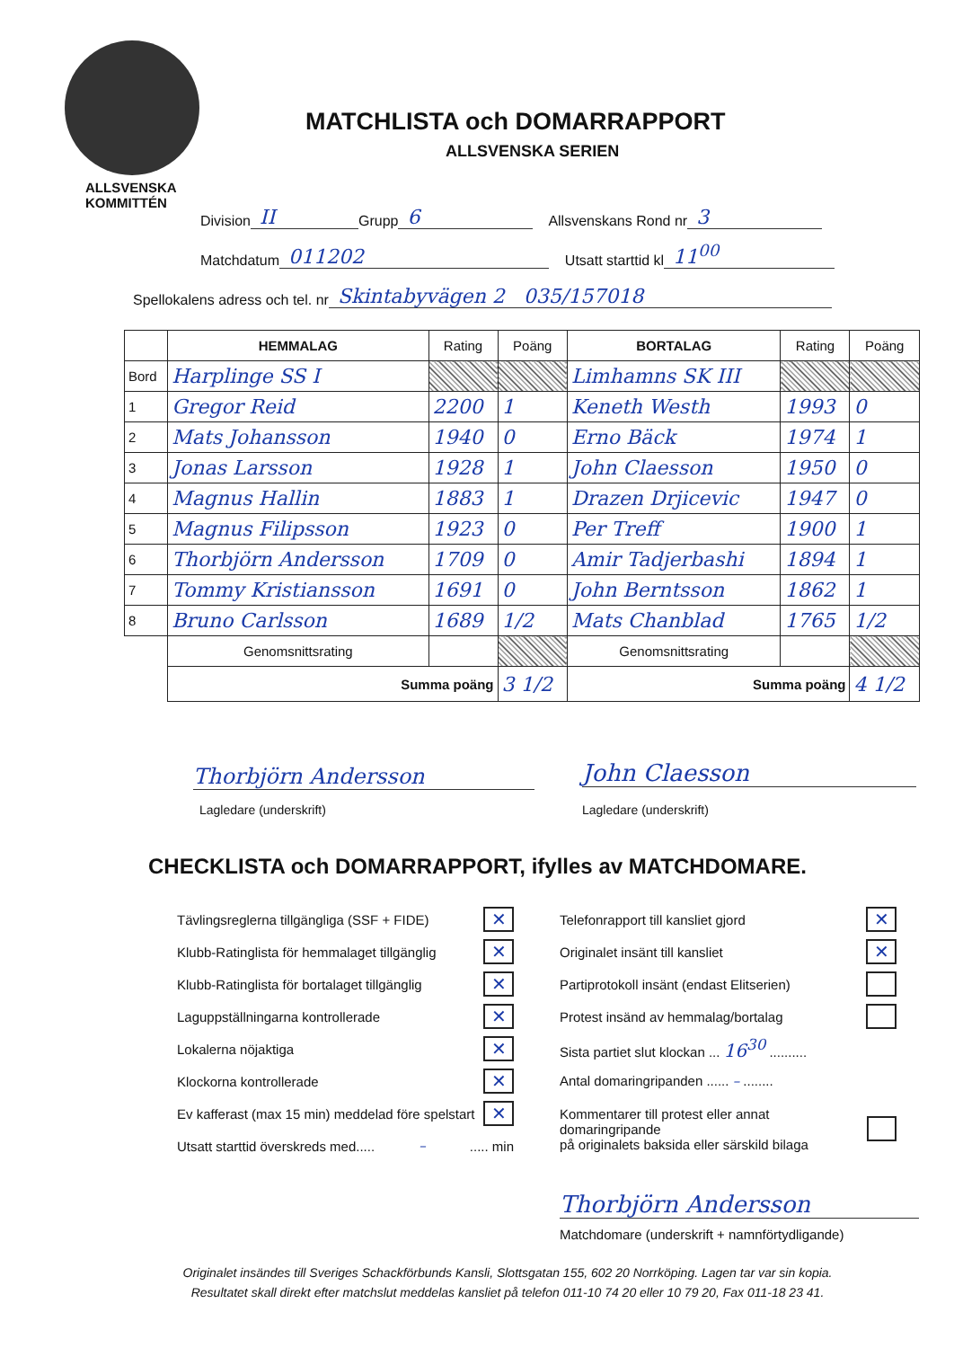ALLSVENSKA
KOMMITTÉN
MATCHLISTA och DOMARRAPPORT
ALLSVENSKA SERIEN
Division II Grupp 6 Allsvenskans Rond nr 3
Matchdatum 011202 Utsatt starttid kl 11<sup>00</sup>
Spellokalens adress och tel. nr Skintabyvägen 2 035/157018
| | HEMMALAG | Rating | Poäng | BORTALAG | Rating | Poäng |
| --- | --- | --- | --- | --- | --- | --- |
| Bord | Harplinge SS I | | | Limhamns SK III | | |
| 1 | Gregor Reid | 2200 | 1 | Keneth Westh | 1993 | 0 |
| 2 | Mats Johansson | 1940 | 0 | Erno Bäck | 1974 | 1 |
| 3 | Jonas Larsson | 1928 | 1 | John Claesson | 1950 | 0 |
| 4 | Magnus Hallin | 1883 | 1 | Drazen Drjicevic | 1947 | 0 |
| 5 | Magnus Filipsson | 1923 | 0 | Per Treff | 1900 | 1 |
| 6 | Thorbjörn Andersson | 1709 | 0 | Amir Tadjerbashi | 1894 | 1 |
| 7 | Tommy Kristiansson | 1691 | 0 | John Berntsson | 1862 | 1 |
| 8 | Bruno Carlsson | 1689 | 1/2 | Mats Chanblad | 1765 | 1/2 |
| | Genomsnittsrating | | | Genomsnittsrating | | |
| | Summa poäng | | 3 1/2 | Summa poäng | | 4 1/2 |
Thorbjörn Andersson
Lagledare (underskrift)
John Claesson
Lagledare (underskrift)
CHECKLISTA och DOMARRAPPORT, ifylles av MATCHDOMARE.
Tävlingsreglerna tillgängliga (SSF + FIDE) ✕
Klubb-Ratinglista för hemmalaget tillgänglig ✕
Klubb-Ratinglista för bortalaget tillgänglig ✕
Laguppställningarna kontrollerade ✕
Lokalerna nöjaktiga ✕
Klockorna kontrollerade ✕
Ev kafferast (max 15 min) meddelad före spelstart ✕
Utsatt starttid överskreds med..... – ..... min
Telefonrapport till kansliet gjord ✕
Originalet insänt till kansliet ✕
Partiprotokoll insänt (endast Elitserien)
Protest insänd av hemmalag/bortalag
Sista partiet slut klockan ... 16<sup>30</sup> ..........
Antal domaringripanden ...... – ........
Kommentarer till protest eller annat domaringripande
på originalets baksida eller särskild bilaga
Thorbjörn Andersson
Matchdomare (underskrift + namnförtydligande)
Originalet insändes till Sveriges Schackförbunds Kansli, Slottsgatan 155, 602 20 Norrköping. Lagen tar var sin kopia.
Resultatet skall direkt efter matchslut meddelas kansliet på telefon 011-10 74 20 eller 10 79 20, Fax 011-18 23 41.